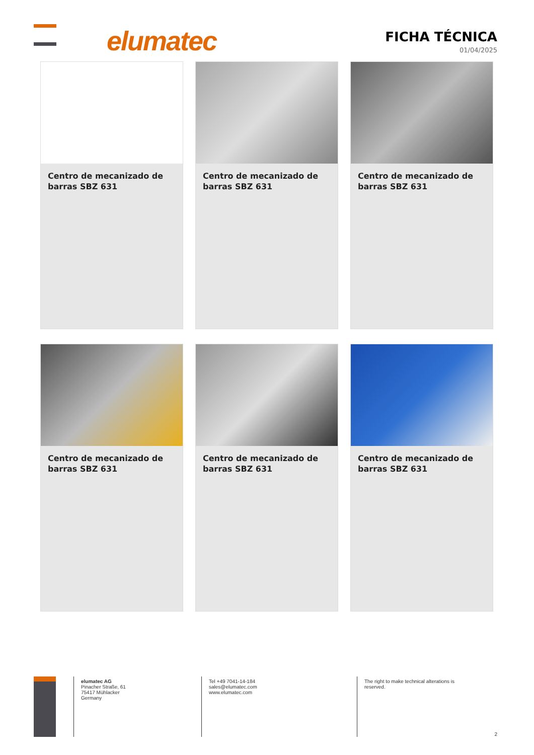elumatec
FICHA TÉCNICA
01/04/2025
Centro de mecanizado de barras SBZ 631
Centro de mecanizado de barras SBZ 631
Centro de mecanizado de barras SBZ 631
Centro de mecanizado de barras SBZ 631
Centro de mecanizado de barras SBZ 631
Centro de mecanizado de barras SBZ 631
elumatec AG
Pinacher Straße, 61
75417 Mühlacker
Germany
Tel +49 7041-14-184
sales@elumatec.com
www.elumatec.com
The right to make technical alterations is
reserved.
2